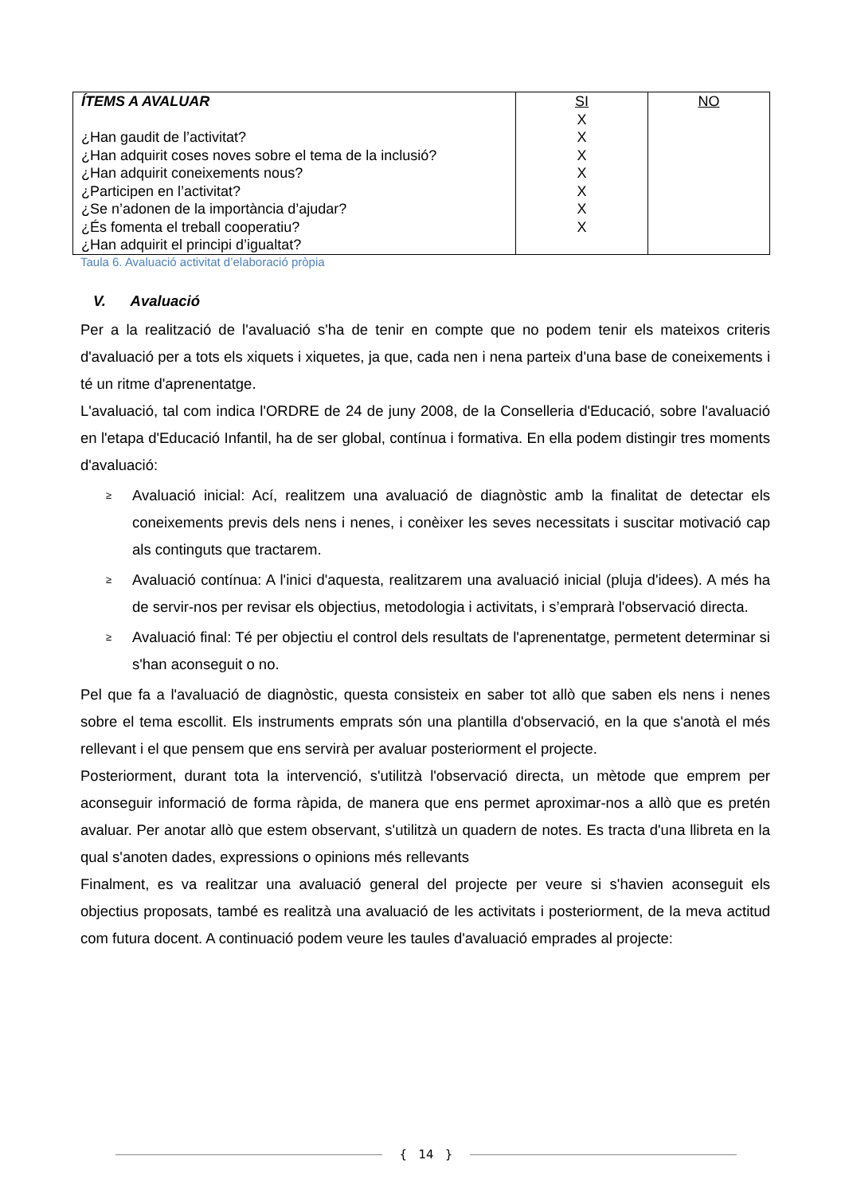| ÍTEMS A AVALUAR ¿Han gaudit de l’activitat? ¿Han adquirit coses noves sobre el tema de la inclusió? ¿Han adquirit coneixements nous? ¿Participen en l’activitat? ¿Se n’adonen de la importància d’ajudar? ¿És fomenta el treball cooperatiu? ¿Han adquirit el principi d’igualtat? | SI X X X X X X X | NO |
Taula 6. Avaluació activitat d’elaboració pròpia
V. Avaluació
Per a la realització de l'avaluació s'ha de tenir en compte que no podem tenir els mateixos criteris d'avaluació per a tots els xiquets i xiquetes, ja que, cada nen i nena parteix d'una base de coneixements i té un ritme d'aprenentatge.
L'avaluació, tal com indica l'ORDRE de 24 de juny 2008, de la Conselleria d'Educació, sobre l'avaluació en l'etapa d'Educació Infantil, ha de ser global, contínua i formativa. En ella podem distingir tres moments d'avaluació:
≥ Avaluació inicial: Ací, realitzem una avaluació de diagnòstic amb la finalitat de detectar els coneixements previs dels nens i nenes, i conèixer les seves necessitats i suscitar motivació cap als continguts que tractarem.
≥ Avaluació contínua: A l'inici d'aquesta, realitzarem una avaluació inicial (pluja d'idees). A més ha de servir-nos per revisar els objectius, metodologia i activitats, i s’emprarà l'observació directa.
≥ Avaluació final: Té per objectiu el control dels resultats de l'aprenentatge, permetent determinar si s'han aconseguit o no.
Pel que fa a l'avaluació de diagnòstic, questa consisteix en saber tot allò que saben els nens i nenes sobre el tema escollit. Els instruments emprats són una plantilla d'observació, en la que s'anotà el més rellevant i el que pensem que ens servirà per avaluar posteriorment el projecte.
Posteriorment, durant tota la intervenció, s'utilitzà l'observació directa, un mètode que emprem per aconseguir informació de forma ràpida, de manera que ens permet aproximar-nos a allò que es pretén avaluar. Per anotar allò que estem observant, s'utilitzà un quadern de notes. Es tracta d'una llibreta en la qual s'anoten dades, expressions o opinions més rellevants
Finalment, es va realitzar una avaluació general del projecte per veure si s'havien aconseguit els objectius proposats, també es realitzà una avaluació de les activitats i posteriorment, de la meva actitud com futura docent. A continuació podem veure les taules d'avaluació emprades al projecte:
{ 14 }